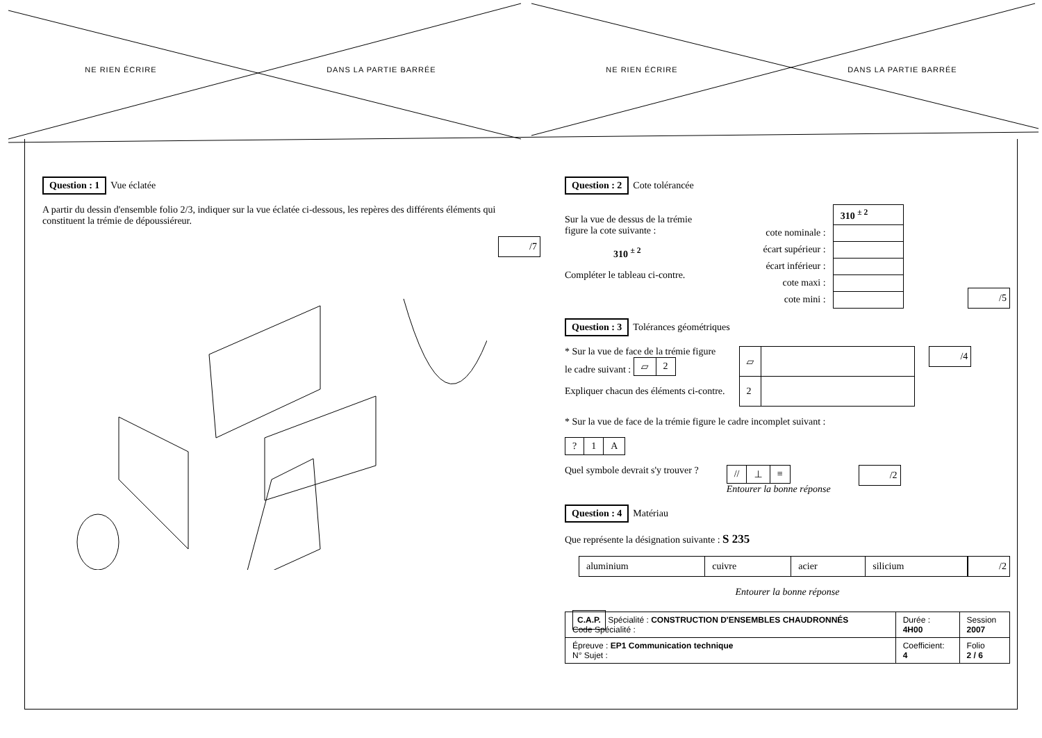NE RIEN ÉCRIRE DANS LA PARTIE BARRÉE
NE RIEN ÉCRIRE DANS LA PARTIE BARRÉE
Question : 1 Vue éclatée
A partir du dessin d'ensemble folio 2/3, indiquer sur la vue éclatée ci-dessous, les repères des différents éléments qui constituent la trémie de dépoussiéreur.
/7
Question : 2 Cote tolérancée
Sur la vue de dessus de la trémie
figure la cote suivante :
310 <sup>± 2</sup>
Compléter le tableau ci-contre.
| | 310 <sup>± 2</sup> |
| cote nominale : | |
| écart supérieur : | |
| écart inférieur : | |
| cote maxi : | |
| cote mini : | |
/5
Question : 3 Tolérances géométriques
* Sur la vue de face de la trémie figure
le cadre suivant :
| ▱ | 2 |
Expliquer chacun des éléments ci-contre.
| ▱ | |
| 2 | |
/4
* Sur la vue de face de la trémie figure le cadre incomplet suivant :
| ? | 1 | A |
Quel symbole devrait s'y trouver ?
| // | ⊥ | ≡ |
Entourer la bonne réponse
/2
Question : 4 Matériau
Que représente la désignation suivante : S 235
| aluminium | cuivre | acier | silicium |
/2
Entourer la bonne réponse
| C.A.P. Spécialité : CONSTRUCTION D'ENSEMBLES CHAUDRONNÉS Code Spécialité : | Durée : 4H00 | Session 2007 |
| Épreuve : EP1 Communication technique N° Sujet : | Coefficient: 4 | Folio 2 / 6 |